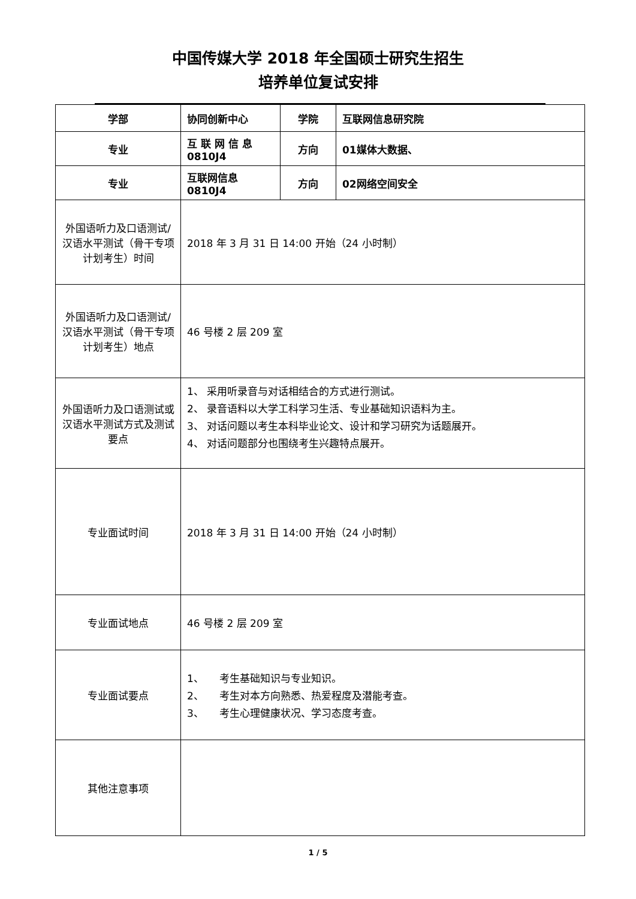中国传媒大学 2018 年全国硕士研究生招生
培养单位复试安排
| 学部 | 协同创新中心 | 学院 | 互联网信息研究院 |
| 专业 | 互 联 网 信 息 0810J4 | 方向 | 01媒体大数据、 |
| 专业 | 互联网信息 0810J4 | 方向 | 02网络空间安全 |
| 外国语听力及口语测试/汉语水平测试（骨干专项计划考生）时间 | 2018 年 3 月 31 日 14:00 开始（24 小时制） | | |
| 外国语听力及口语测试/汉语水平测试（骨干专项计划考生）地点 | 46 号楼 2 层 209 室 | | |
| 外国语听力及口语测试或汉语水平测试方式及测试要点 | 1、 采用听录音与对话相结合的方式进行测试。 2、 录音语料以大学工科学习生活、专业基础知识语料为主。 3、 对话问题以考生本科毕业论文、设计和学习研究为话题展开。 4、 对话问题部分也围绕考生兴趣特点展开。 | | |
| 专业面试时间 | 2018 年 3 月 31 日 14:00 开始（24 小时制） | | |
| 专业面试地点 | 46 号楼 2 层 209 室 | | |
| 专业面试要点 | 1、 考生基础知识与专业知识。 2、 考生对本方向熟悉、热爱程度及潜能考查。 3、 考生心理健康状况、学习态度考查。 | | |
| 其他注意事项 | | | |
1 / 5